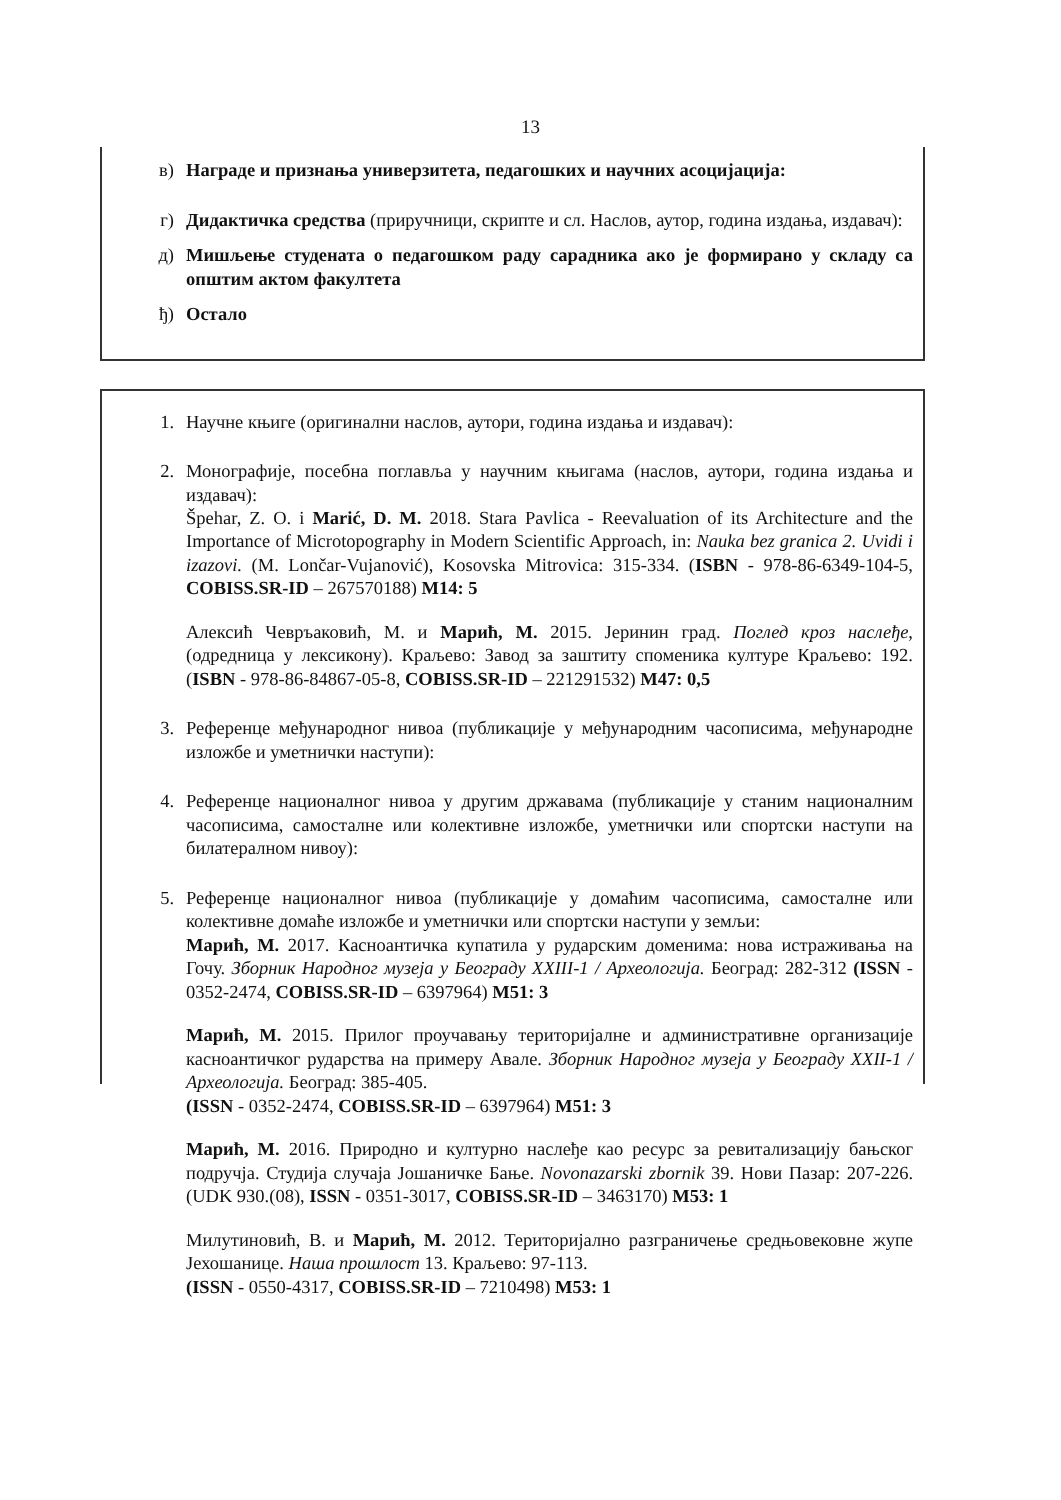13
в) Награде и признања универзитета, педагошких и научних асоцијација:
г) Дидактичка средства (приручници, скрипте и сл. Наслов, аутор, година издања, издавач):
д) Мишљење студената о педагошком раду сарадника ако је формирано у складу са општим актом факултета
ђ) Остало
1. Научне књиге (оригинални наслов, аутори, година издања и издавач):
2. Монографије, посебна поглавља у научним књигама (наслов, аутори, година издања и издавач):
Špehar, Z. O. i Marić, D. M. 2018. Stara Pavlica - Reevaluation of its Architecture and the Importance of Microtopography in Modern Scientific Approach, in: Nauka bez granica 2. Uvidi i izazovi. (M. Lončar-Vujanović), Kosovska Mitrovica: 315-334. (ISBN - 978-86-6349-104-5, COBISS.SR-ID – 267570188) M14: 5
Алексић Чевръаковић, М. и Марић, М. 2015. Јеринин град. Поглед кроз наслеђе, (одредница у лексикону). Краљево: Завод за заштиту споменика културе Краљево: 192. (ISBN - 978-86-84867-05-8, COBISS.SR-ID – 221291532) M47: 0,5
3. Референце међународног нивоа (публикације у међународним часописима, међународне изложбе и уметнички наступи):
4. Референце националног нивоа у другим државама (публикације у станим националним часописима, самосталне или колективне изложбе, уметнички или спортски наступи на билатералном нивоу):
5. Референце националног нивоа (публикације у домаћим часописима, самосталне или колективне домаће изложбе и уметнички или спортски наступи у земљи:
Марић, М. 2017. Касноантичка купатила у рударским доменима: нова истраживања на Гочу. Зборник Народног музеја у Београду XXIII-1 / Археологија. Београд: 282-312 (ISSN - 0352-2474, COBISS.SR-ID – 6397964) M51: 3
Марић, М. 2015. Прилог проучавању територијалне и административне организације касноантичког рударства на примеру Авале. Зборник Народног музеја у Београду XXII-1 / Археологија. Београд: 385-405.
(ISSN - 0352-2474, COBISS.SR-ID – 6397964) M51: 3
Марић, М. 2016. Природно и културно наслеђе као ресурс за ревитализацију бањског подручја. Студија случаја Јошаничке Бање. Novonazarski zbornik 39. Нови Пазар: 207-226. (UDK 930.(08), ISSN - 0351-3017, COBISS.SR-ID – 3463170) M53: 1
Милутиновић, В. и Марић, М. 2012. Територијално разграничење средњовековне жупе Јехошанице. Наша прошлост 13. Краљево: 97-113.
(ISSN - 0550-4317, COBISS.SR-ID – 7210498) M53: 1